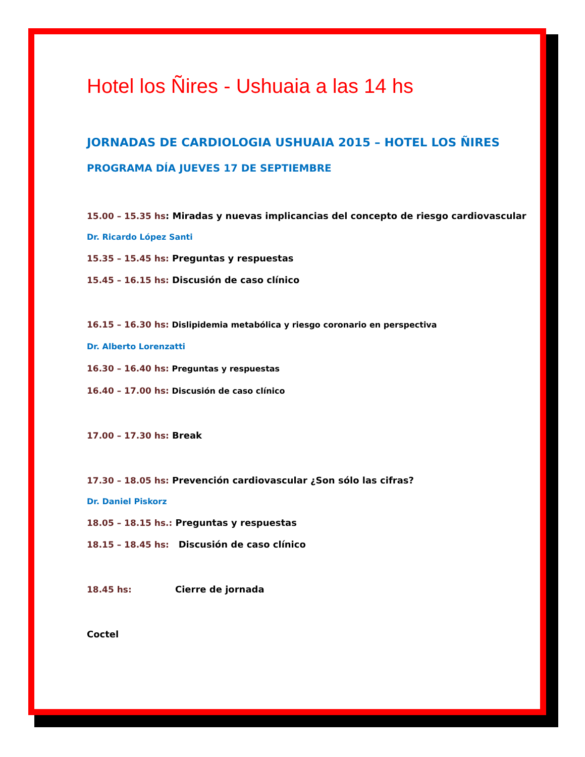Hotel los Ñires - Ushuaia a las 14 hs
JORNADAS DE CARDIOLOGIA USHUAIA 2015 – HOTEL LOS ÑIRES
PROGRAMA DÍA JUEVES 17 DE SEPTIEMBRE
15.00 – 15.35 hs: Miradas y nuevas implicancias del concepto de riesgo cardiovascular
Dr. Ricardo López Santi
15.35 – 15.45 hs: Preguntas y respuestas
15.45 – 16.15 hs: Discusión de caso clínico
16.15 – 16.30 hs: Dislipidemia metabólica y riesgo coronario en perspectiva
Dr. Alberto Lorenzatti
16.30 – 16.40 hs: Preguntas y respuestas
16.40 – 17.00 hs: Discusión de caso clínico
17.00 – 17.30 hs: Break
17.30 – 18.05 hs: Prevención cardiovascular ¿Son sólo las cifras?
Dr. Daniel Piskorz
18.05 – 18.15 hs.: Preguntas y respuestas
18.15 – 18.45 hs: Discusión de caso clínico
18.45 hs: Cierre de jornada
Coctel